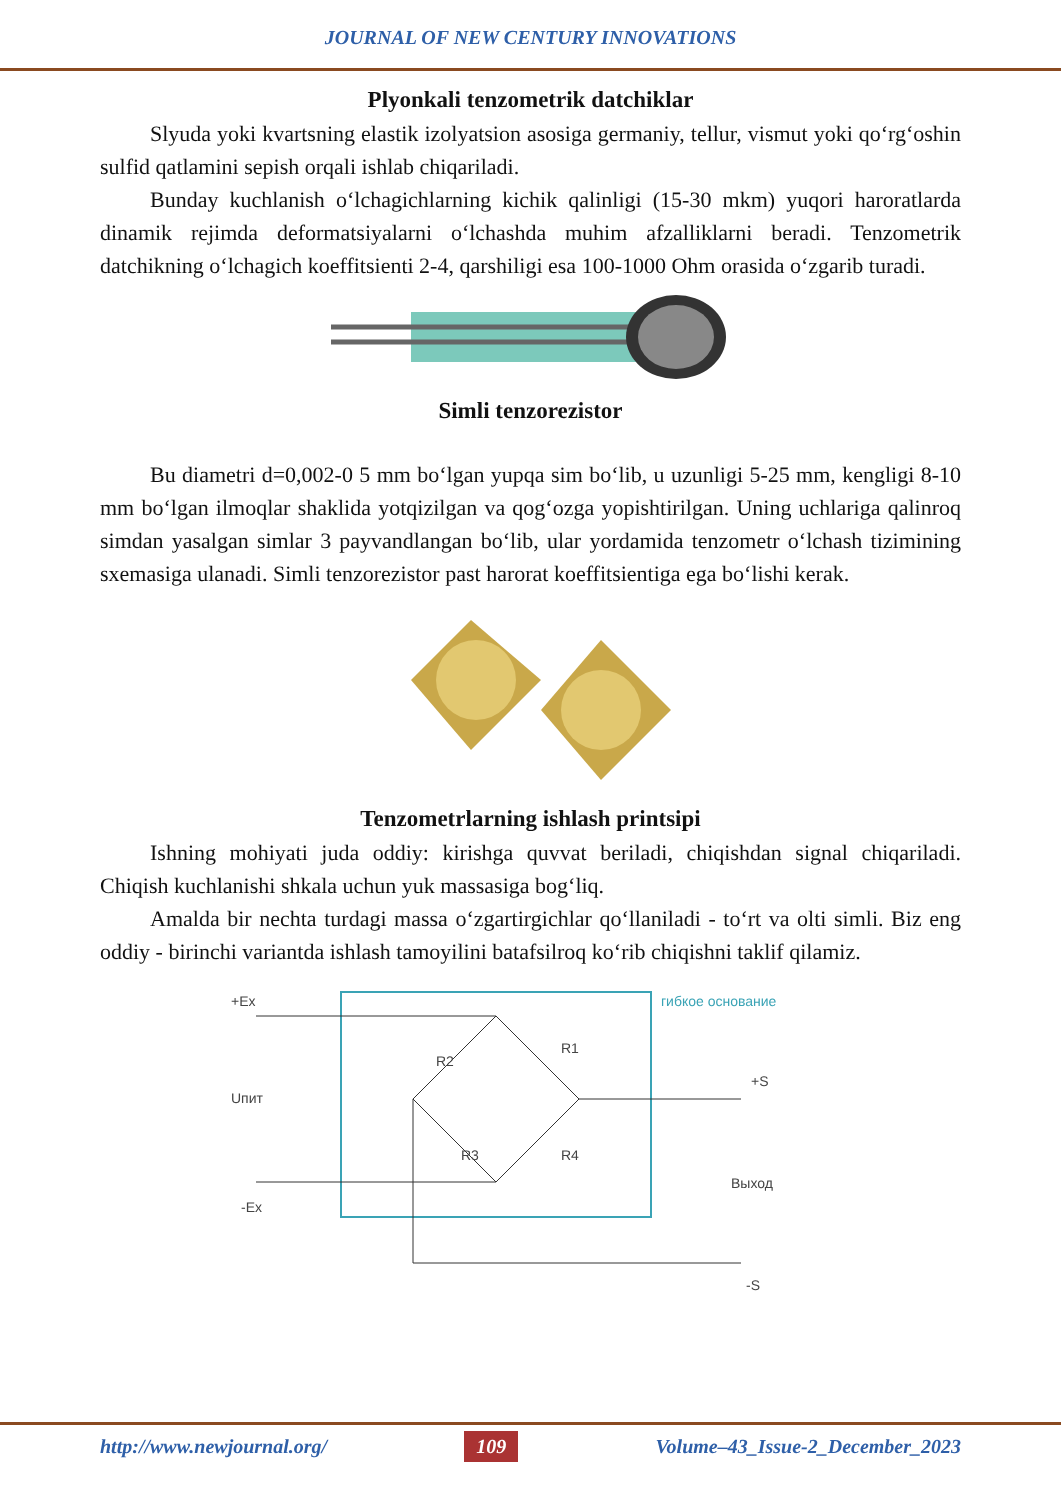JOURNAL OF NEW CENTURY INNOVATIONS
Plyonkali tenzometrik datchiklar
Slyuda yoki kvartsning elastik izolyatsion asosiga germaniy, tellur, vismut yoki qo‘rg‘oshin sulfid qatlamini sepish orqali ishlab chiqariladi.
Bunday kuchlanish o‘lchagichlarning kichik qalinligi (15-30 mkm) yuqori haroratlarda dinamik rejimda deformatsiyalarni o‘lchashda muhim afzalliklarni beradi. Tenzometrik datchikning o‘lchagich koeffitsienti 2-4, qarshiligi esa 100-1000 Ohm orasida o‘zgarib turadi.
Simli tenzorezistor
Bu diametri d=0,002-0 5 mm bo‘lgan yupqa sim bo‘lib, u uzunligi 5-25 mm, kengligi 8-10 mm bo‘lgan ilmoqlar shaklida yotqizilgan va qog‘ozga yopishtirilgan. Uning uchlariga qalinroq simdan yasalgan simlar 3 payvandlangan bo‘lib, ular yordamida tenzometr o‘lchash tizimining sxemasiga ulanadi. Simli tenzorezistor past harorat koeffitsientiga ega bo‘lishi kerak.
Tenzometrlarning ishlash printsipi
Ishning mohiyati juda oddiy: kirishga quvvat beriladi, chiqishdan signal chiqariladi. Chiqish kuchlanishi shkala uchun yuk massasiga bog‘liq.
Amalda bir nechta turdagi massa o‘zgartirgichlar qo‘llaniladi - to‘rt va olti simli. Biz eng oddiy - birinchi variantda ishlash tamoyilini batafsilroq ko‘rib chiqishni taklif qilamiz.
гибкое основание
+Ex
R1
R2
R3
R4
+S
Uпит
-Ex
Выход
-S
http://www.newjournal.org/ 109 Volume–43_Issue-2_December_2023